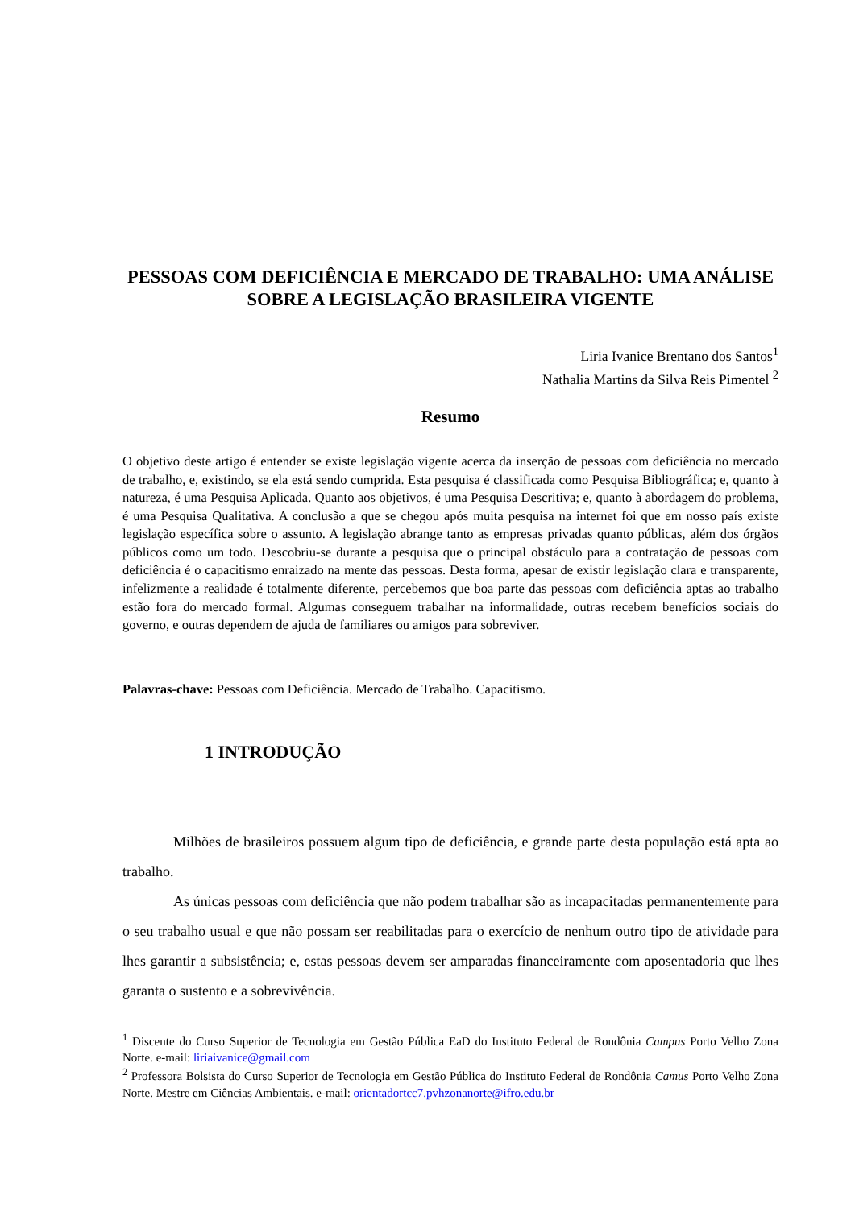PESSOAS COM DEFICIÊNCIA E MERCADO DE TRABALHO: UMA ANÁLISE SOBRE A LEGISLAÇÃO BRASILEIRA VIGENTE
Liria Ivanice Brentano dos Santos<sup>1</sup>
Nathalia Martins da Silva Reis Pimentel <sup>2</sup>
Resumo
O objetivo deste artigo é entender se existe legislação vigente acerca da inserção de pessoas com deficiência no mercado de trabalho, e, existindo, se ela está sendo cumprida. Esta pesquisa é classificada como Pesquisa Bibliográfica; e, quanto à natureza, é uma Pesquisa Aplicada. Quanto aos objetivos, é uma Pesquisa Descritiva; e, quanto à abordagem do problema, é uma Pesquisa Qualitativa. A conclusão a que se chegou após muita pesquisa na internet foi que em nosso país existe legislação específica sobre o assunto. A legislação abrange tanto as empresas privadas quanto públicas, além dos órgãos públicos como um todo. Descobriu-se durante a pesquisa que o principal obstáculo para a contratação de pessoas com deficiência é o capacitismo enraizado na mente das pessoas. Desta forma, apesar de existir legislação clara e transparente, infelizmente a realidade é totalmente diferente, percebemos que boa parte das pessoas com deficiência aptas ao trabalho estão fora do mercado formal. Algumas conseguem trabalhar na informalidade, outras recebem benefícios sociais do governo, e outras dependem de ajuda de familiares ou amigos para sobreviver.
Palavras-chave: Pessoas com Deficiência. Mercado de Trabalho. Capacitismo.
1 INTRODUÇÃO
Milhões de brasileiros possuem algum tipo de deficiência, e grande parte desta população está apta ao trabalho.
As únicas pessoas com deficiência que não podem trabalhar são as incapacitadas permanentemente para o seu trabalho usual e que não possam ser reabilitadas para o exercício de nenhum outro tipo de atividade para lhes garantir a subsistência; e, estas pessoas devem ser amparadas financeiramente com aposentadoria que lhes garanta o sustento e a sobrevivência.
<sup>1</sup> Discente do Curso Superior de Tecnologia em Gestão Pública EaD do Instituto Federal de Rondônia Campus Porto Velho Zona Norte. e-mail: liriaivanice@gmail.com
<sup>2</sup> Professora Bolsista do Curso Superior de Tecnologia em Gestão Pública do Instituto Federal de Rondônia Camus Porto Velho Zona Norte. Mestre em Ciências Ambientais. e-mail: orientadortcc7.pvhzonanorte@ifro.edu.br